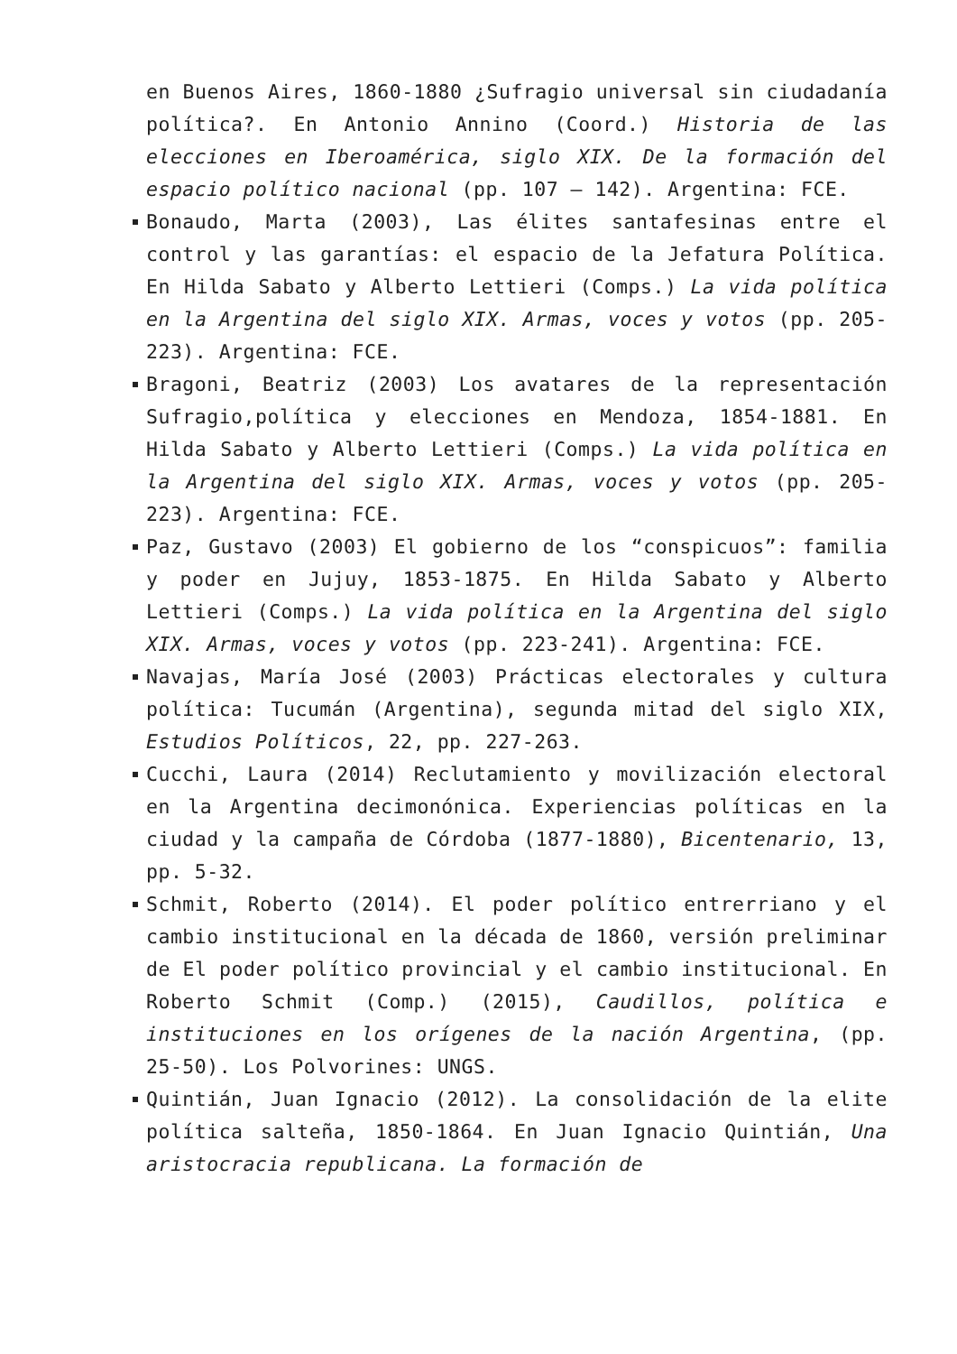en Buenos Aires, 1860-1880 ¿Sufragio universal sin ciudadanía política?. En Antonio Annino (Coord.) Historia de las elecciones en Iberoamérica, siglo XIX. De la formación del espacio político nacional (pp. 107 – 142). Argentina: FCE.
Bonaudo, Marta (2003), Las élites santafesinas entre el control y las garantías: el espacio de la Jefatura Política. En Hilda Sabato y Alberto Lettieri (Comps.) La vida política en la Argentina del siglo XIX. Armas, voces y votos (pp. 205-223). Argentina: FCE.
Bragoni, Beatriz (2003) Los avatares de la representación Sufragio,política y elecciones en Mendoza, 1854-1881. En Hilda Sabato y Alberto Lettieri (Comps.) La vida política en la Argentina del siglo XIX. Armas, voces y votos (pp. 205-223). Argentina: FCE.
Paz, Gustavo (2003) El gobierno de los “conspicuos”: familia y poder en Jujuy, 1853-1875. En Hilda Sabato y Alberto Lettieri (Comps.) La vida política en la Argentina del siglo XIX. Armas, voces y votos (pp. 223-241). Argentina: FCE.
Navajas, María José (2003) Prácticas electorales y cultura política: Tucumán (Argentina), segunda mitad del siglo XIX, Estudios Políticos, 22, pp. 227-263.
Cucchi, Laura (2014) Reclutamiento y movilización electoral en la Argentina decimonónica. Experiencias políticas en la ciudad y la campaña de Córdoba (1877-1880), Bicentenario, 13, pp. 5-32.
Schmit, Roberto (2014). El poder político entrerriano y el cambio institucional en la década de 1860, versión preliminar de El poder político provincial y el cambio institucional. En Roberto Schmit (Comp.) (2015), Caudillos, política e instituciones en los orígenes de la nación Argentina, (pp. 25-50). Los Polvorines: UNGS.
Quintián, Juan Ignacio (2012). La consolidación de la elite política salteña, 1850-1864. En Juan Ignacio Quintián, Una aristocracia republicana. La formación de